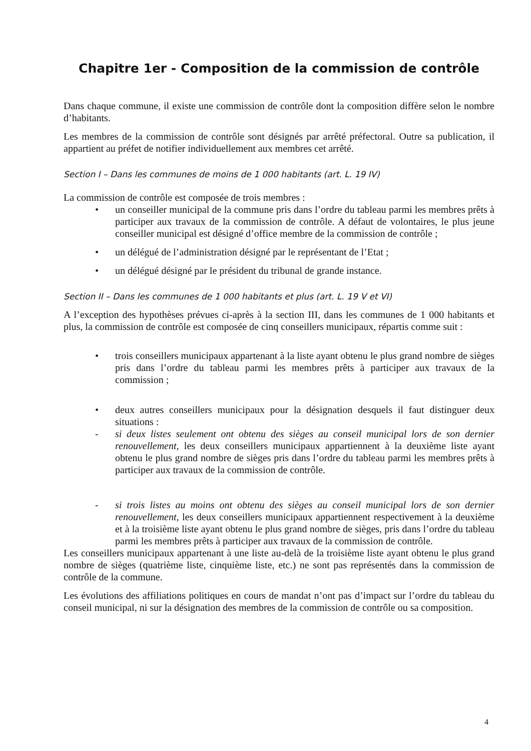Chapitre 1er - Composition de la commission de contrôle
Dans chaque commune, il existe une commission de contrôle dont la composition diffère selon le nombre d’habitants.
Les membres de la commission de contrôle sont désignés par arrêté préfectoral. Outre sa publication, il appartient au préfet de notifier individuellement aux membres cet arrêté.
Section I – Dans les communes de moins de 1 000 habitants (art. L. 19 IV)
La commission de contrôle est composée de trois membres :
• un conseiller municipal de la commune pris dans l’ordre du tableau parmi les membres prêts à participer aux travaux de la commission de contrôle. A défaut de volontaires, le plus jeune conseiller municipal est désigné d’office membre de la commission de contrôle ;
• un délégué de l’administration désigné par le représentant de l’Etat ;
• un délégué désigné par le président du tribunal de grande instance.
Section II – Dans les communes de 1 000 habitants et plus (art. L. 19 V et VI)
A l’exception des hypothèses prévues ci-après à la section III, dans les communes de 1 000 habitants et plus, la commission de contrôle est composée de cinq conseillers municipaux, répartis comme suit :
• trois conseillers municipaux appartenant à la liste ayant obtenu le plus grand nombre de sièges pris dans l’ordre du tableau parmi les membres prêts à participer aux travaux de la commission ;
• deux autres conseillers municipaux pour la désignation desquels il faut distinguer deux situations :
- si deux listes seulement ont obtenu des sièges au conseil municipal lors de son dernier renouvellement, les deux conseillers municipaux appartiennent à la deuxième liste ayant obtenu le plus grand nombre de sièges pris dans l’ordre du tableau parmi les membres prêts à participer aux travaux de la commission de contrôle.
- si trois listes au moins ont obtenu des sièges au conseil municipal lors de son dernier renouvellement, les deux conseillers municipaux appartiennent respectivement à la deuxième et à la troisième liste ayant obtenu le plus grand nombre de sièges, pris dans l’ordre du tableau parmi les membres prêts à participer aux travaux de la commission de contrôle.
Les conseillers municipaux appartenant à une liste au-delà de la troisième liste ayant obtenu le plus grand nombre de sièges (quatrième liste, cinquième liste, etc.) ne sont pas représentés dans la commission de contrôle de la commune.
Les évolutions des affiliations politiques en cours de mandat n’ont pas d’impact sur l’ordre du tableau du conseil municipal, ni sur la désignation des membres de la commission de contrôle ou sa composition.
4